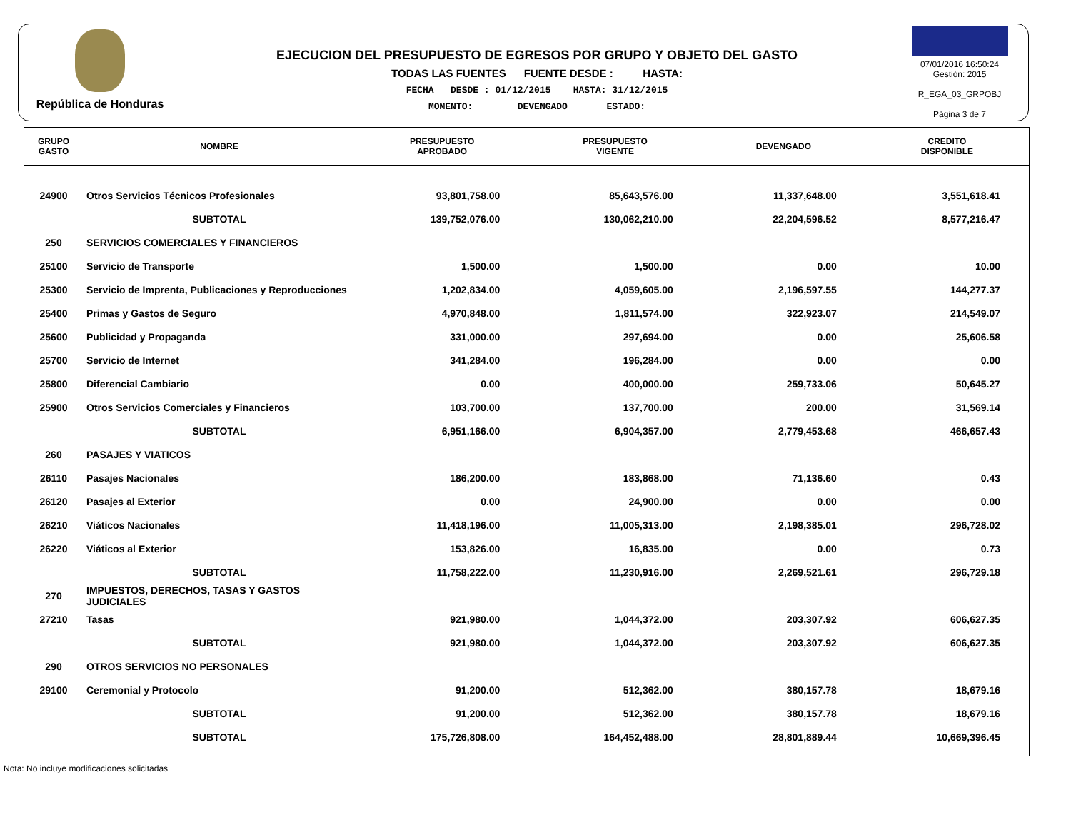República de Honduras
EJECUCION DEL PRESUPUESTO DE EGRESOS POR GRUPO Y OBJETO DEL GASTO
TODAS LAS FUENTES FUENTE DESDE : HASTA:
FECHA DESDE : 01/12/2015 HASTA: 31/12/2015
MOMENTO: DEVENGADO ESTADO:
07/01/2016 16:50:24
Gestión: 2015
R_EGA_03_GRPOBJ
Página 3 de 7
| GRUPO GASTO | NOMBRE | PRESUPUESTO APROBADO | PRESUPUESTO VIGENTE | DEVENGADO | CREDITO DISPONIBLE |
| --- | --- | --- | --- | --- | --- |
| 24900 | Otros Servicios Técnicos Profesionales | 93,801,758.00 | 85,643,576.00 | 11,337,648.00 | 3,551,618.41 |
| | SUBTOTAL | 139,752,076.00 | 130,062,210.00 | 22,204,596.52 | 8,577,216.47 |
| 250 | SERVICIOS COMERCIALES Y FINANCIEROS | | | | |
| 25100 | Servicio de Transporte | 1,500.00 | 1,500.00 | 0.00 | 10.00 |
| 25300 | Servicio de Imprenta, Publicaciones y Reproducciones | 1,202,834.00 | 4,059,605.00 | 2,196,597.55 | 144,277.37 |
| 25400 | Primas y Gastos de Seguro | 4,970,848.00 | 1,811,574.00 | 322,923.07 | 214,549.07 |
| 25600 | Publicidad y Propaganda | 331,000.00 | 297,694.00 | 0.00 | 25,606.58 |
| 25700 | Servicio de Internet | 341,284.00 | 196,284.00 | 0.00 | 0.00 |
| 25800 | Diferencial Cambiario | 0.00 | 400,000.00 | 259,733.06 | 50,645.27 |
| 25900 | Otros Servicios Comerciales y Financieros | 103,700.00 | 137,700.00 | 200.00 | 31,569.14 |
| | SUBTOTAL | 6,951,166.00 | 6,904,357.00 | 2,779,453.68 | 466,657.43 |
| 260 | PASAJES Y VIATICOS | | | | |
| 26110 | Pasajes Nacionales | 186,200.00 | 183,868.00 | 71,136.60 | 0.43 |
| 26120 | Pasajes al Exterior | 0.00 | 24,900.00 | 0.00 | 0.00 |
| 26210 | Viáticos Nacionales | 11,418,196.00 | 11,005,313.00 | 2,198,385.01 | 296,728.02 |
| 26220 | Viáticos al Exterior | 153,826.00 | 16,835.00 | 0.00 | 0.73 |
| | SUBTOTAL | 11,758,222.00 | 11,230,916.00 | 2,269,521.61 | 296,729.18 |
| 270 | IMPUESTOS, DERECHOS, TASAS Y GASTOS JUDICIALES | | | | |
| 27210 | Tasas | 921,980.00 | 1,044,372.00 | 203,307.92 | 606,627.35 |
| | SUBTOTAL | 921,980.00 | 1,044,372.00 | 203,307.92 | 606,627.35 |
| 290 | OTROS SERVICIOS NO PERSONALES | | | | |
| 29100 | Ceremonial y Protocolo | 91,200.00 | 512,362.00 | 380,157.78 | 18,679.16 |
| | SUBTOTAL | 91,200.00 | 512,362.00 | 380,157.78 | 18,679.16 |
| | SUBTOTAL | 175,726,808.00 | 164,452,488.00 | 28,801,889.44 | 10,669,396.45 |
Nota: No incluye modificaciones solicitadas